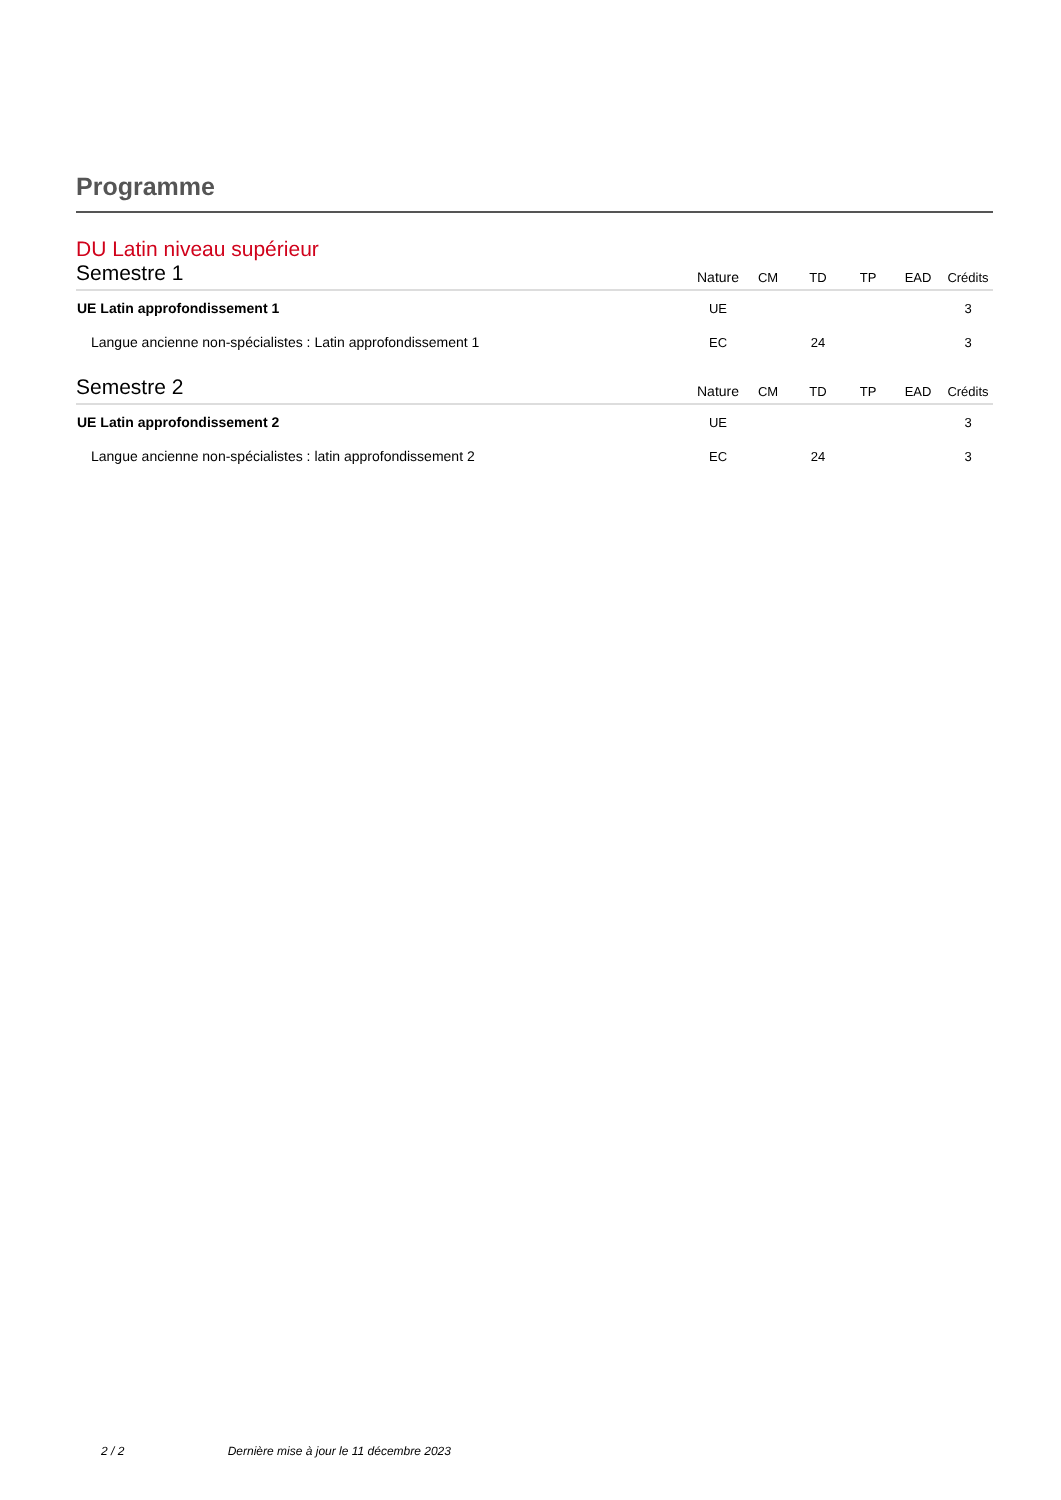Programme
DU Latin niveau supérieur
| Semestre 1 | Nature | CM | TD | TP | EAD | Crédits |
| --- | --- | --- | --- | --- | --- | --- |
| UE Latin approfondissement 1 | UE | | | | | 3 |
| Langue ancienne non-spécialistes : Latin approfondissement 1 | EC | | 24 | | | 3 |
| Semestre 2 | Nature | CM | TD | TP | EAD | Crédits |
| UE Latin approfondissement 2 | UE | | | | | 3 |
| Langue ancienne non-spécialistes : latin approfondissement 2 | EC | | 24 | | | 3 |
2 / 2 Dernière mise à jour le 11 décembre 2023